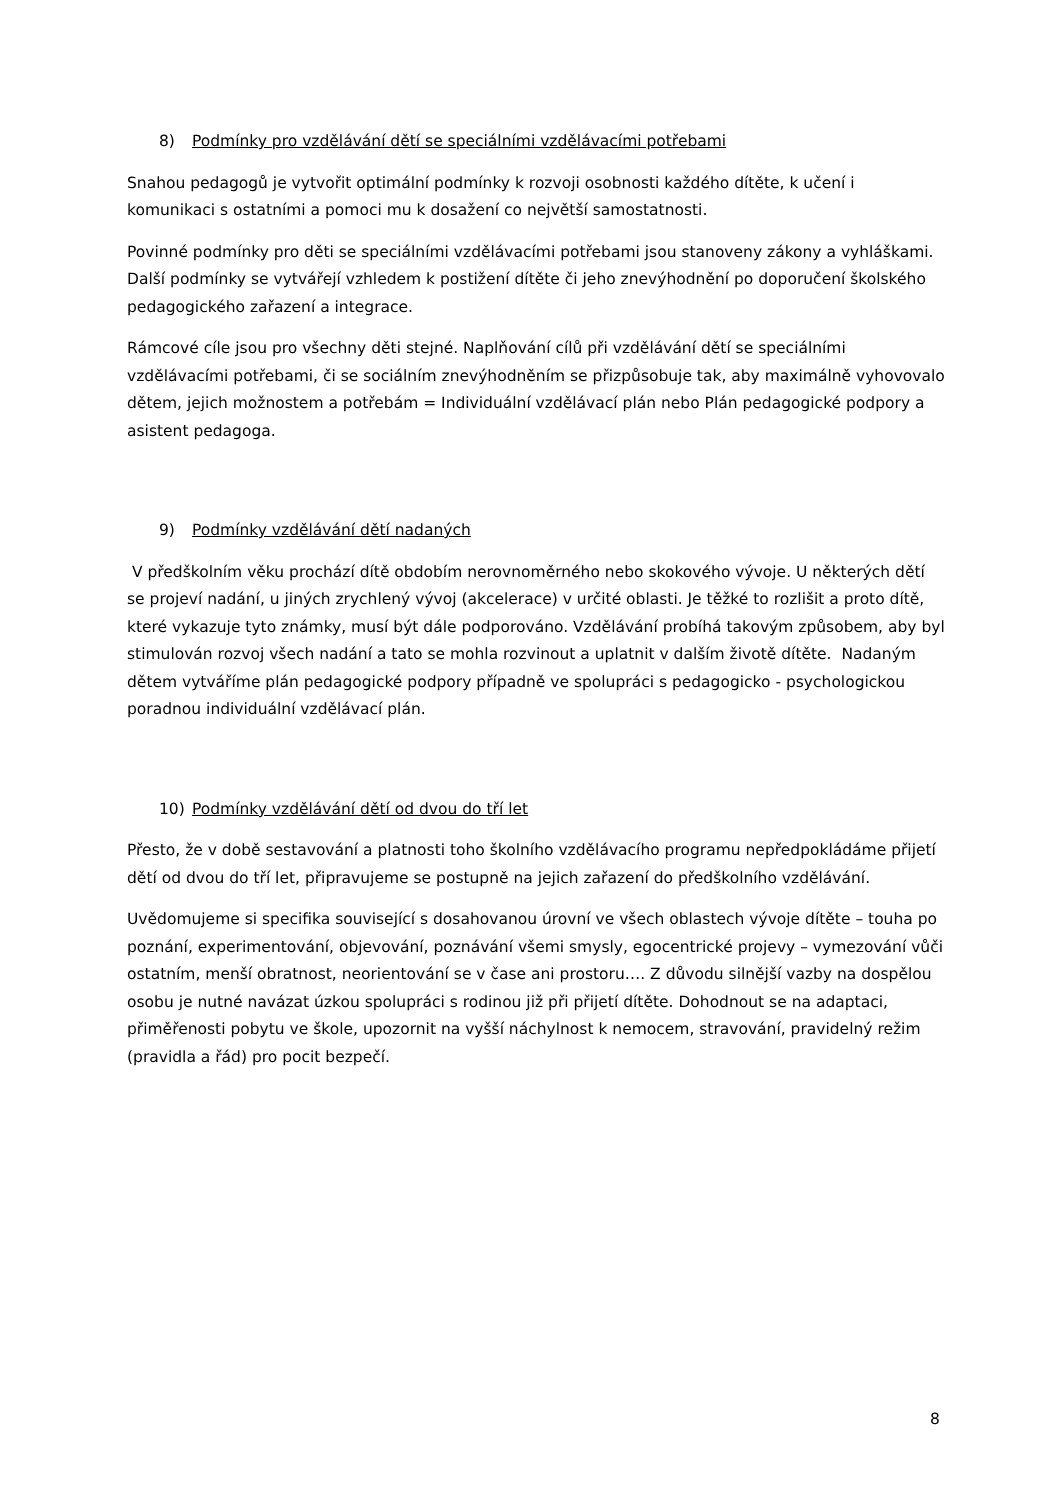8) Podmínky pro vzdělávání dětí se speciálními vzdělávacími potřebami
Snahou pedagogů je vytvořit optimální podmínky k rozvoji osobnosti každého dítěte, k učení i komunikaci s ostatními a pomoci mu k dosažení co největší samostatnosti.
Povinné podmínky pro děti se speciálními vzdělávacími potřebami jsou stanoveny zákony a vyhláškami. Další podmínky se vytvářejí vzhledem k postižení dítěte či jeho znevýhodnění po doporučení školského pedagogického zařazení a integrace.
Rámcové cíle jsou pro všechny děti stejné. Naplňování cílů při vzdělávání dětí se speciálními vzdělávacími potřebami, či se sociálním znevýhodněním se přizpůsobuje tak, aby maximálně vyhovovalo dětem, jejich možnostem a potřebám = Individuální vzdělávací plán nebo Plán pedagogické podpory a asistent pedagoga.
9) Podmínky vzdělávání dětí nadaných
V předškolním věku prochází dítě obdobím nerovnoměrného nebo skokového vývoje. U některých dětí se projeví nadání, u jiných zrychlený vývoj (akcelerace) v určité oblasti. Je těžké to rozlišit a proto dítě, které vykazuje tyto známky, musí být dále podporováno. Vzdělávání probíhá takovým způsobem, aby byl stimulován rozvoj všech nadání a tato se mohla rozvinout a uplatnit v dalším životě dítěte. Nadaným dětem vytváříme plán pedagogické podpory případně ve spolupráci s pedagogicko - psychologickou poradnou individuální vzdělávací plán.
10) Podmínky vzdělávání dětí od dvou do tří let
Přesto, že v době sestavování a platnosti toho školního vzdělávacího programu nepředpokládáme přijetí dětí od dvou do tří let, připravujeme se postupně na jejich zařazení do předškolního vzdělávání.
Uvědomujeme si specifika související s dosahovanou úrovní ve všech oblastech vývoje dítěte – touha po poznání, experimentování, objevování, poznávání všemi smysly, egocentrické projevy – vymezování vůči ostatním, menší obratnost, neorientování se v čase ani prostoru…. Z důvodu silnější vazby na dospělou osobu je nutné navázat úzkou spolupráci s rodinou již při přijetí dítěte. Dohodnout se na adaptaci, přiměřenosti pobytu ve škole, upozornit na vyšší náchylnost k nemocem, stravování, pravidelný režim (pravidla a řád) pro pocit bezpečí.
8